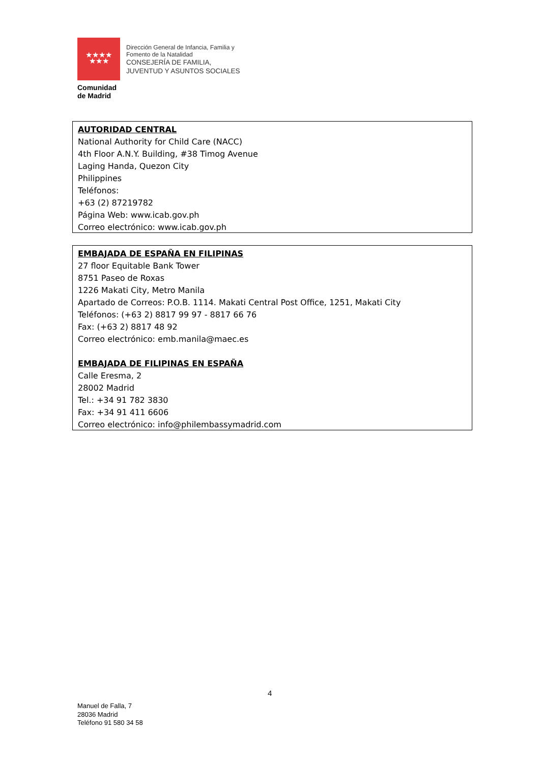★★★★
★★★
Comunidad
de Madrid
Dirección General de Infancia, Familia y
Fomento de la Natalidad
CONSEJERÍA DE FAMILIA,
JUVENTUD Y ASUNTOS SOCIALES
AUTORIDAD CENTRAL
National Authority for Child Care (NACC)
4th Floor A.N.Y. Building, #38 Timog Avenue
Laging Handa, Quezon City
Philippines
Teléfonos:
+63 (2) 87219782
Página Web: www.icab.gov.ph
Correo electrónico: www.icab.gov.ph
EMBAJADA DE ESPAÑA EN FILIPINAS
27 floor Equitable Bank Tower
8751 Paseo de Roxas
1226 Makati City, Metro Manila
Apartado de Correos: P.O.B. 1114. Makati Central Post Office, 1251, Makati City
Teléfonos: (+63 2) 8817 99 97 - 8817 66 76
Fax: (+63 2) 8817 48 92
Correo electrónico: emb.manila@maec.es
EMBAJADA DE FILIPINAS EN ESPAÑA
Calle Eresma, 2
28002 Madrid
Tel.: +34 91 782 3830
Fax: +34 91 411 6606
Correo electrónico: info@philembassymadrid.com
4
Manuel de Falla, 7
28036 Madrid
Teléfono 91 580 34 58